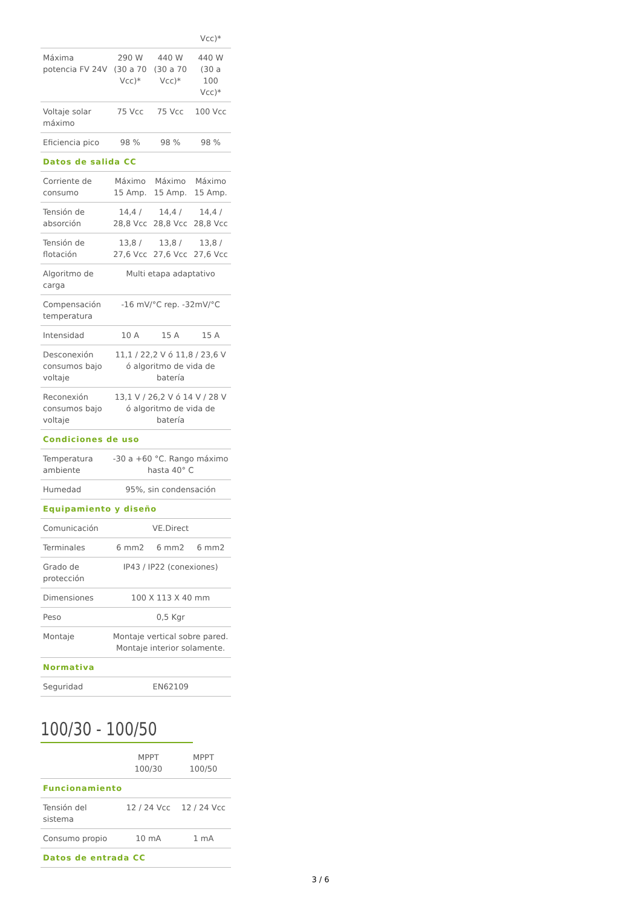| | | | Vcc)* |
| Máxima potencia FV 24V | 290 W (30 a 70 Vcc)* | 440 W (30 a 70 Vcc)* | 440 W (30 a 100 Vcc)* |
| Voltaje solar máximo | 75 Vcc | 75 Vcc | 100 Vcc |
| Eficiencia pico | 98 % | 98 % | 98 % |
| Datos de salida CC | | | |
| Corriente de consumo | Máximo 15 Amp. | Máximo 15 Amp. | Máximo 15 Amp. |
| Tensión de absorción | 14,4 / 28,8 Vcc | 14,4 / 28,8 Vcc | 14,4 / 28,8 Vcc |
| Tensión de flotación | 13,8 / 27,6 Vcc | 13,8 / 27,6 Vcc | 13,8 / 27,6 Vcc |
| Algoritmo de carga | Multi etapa adaptativo | | |
| Compensación temperatura | -16 mV/°C rep. -32mV/°C | | |
| Intensidad | 10 A | 15 A | 15 A |
| Desconexión consumos bajo voltaje | 11,1 / 22,2 V ó 11,8 / 23,6 V ó algoritmo de vida de batería | | |
| Reconexión consumos bajo voltaje | 13,1 V / 26,2 V ó 14 V / 28 V ó algoritmo de vida de batería | | |
| Condiciones de uso | | | |
| Temperatura ambiente | -30 a +60 °C. Rango máximo hasta 40° C | | |
| Humedad | 95%, sin condensación | | |
| Equipamiento y diseño | | | |
| Comunicación | VE.Direct | | |
| Terminales | 6 mm2 | 6 mm2 | 6 mm2 |
| Grado de protección | IP43 / IP22 (conexiones) | | |
| Dimensiones | 100 X 113 X 40 mm | | |
| Peso | 0,5 Kgr | | |
| Montaje | Montaje vertical sobre pared. Montaje interior solamente. | | |
| Normativa | | | |
| Seguridad | EN62109 | | |
100/30 - 100/50
| | MPPT 100/30 | MPPT 100/50 |
| Funcionamiento | | |
| Tensión del sistema | 12 / 24 Vcc | 12 / 24 Vcc |
| Consumo propio | 10 mA | 1 mA |
| Datos de entrada CC | | |
3 / 6